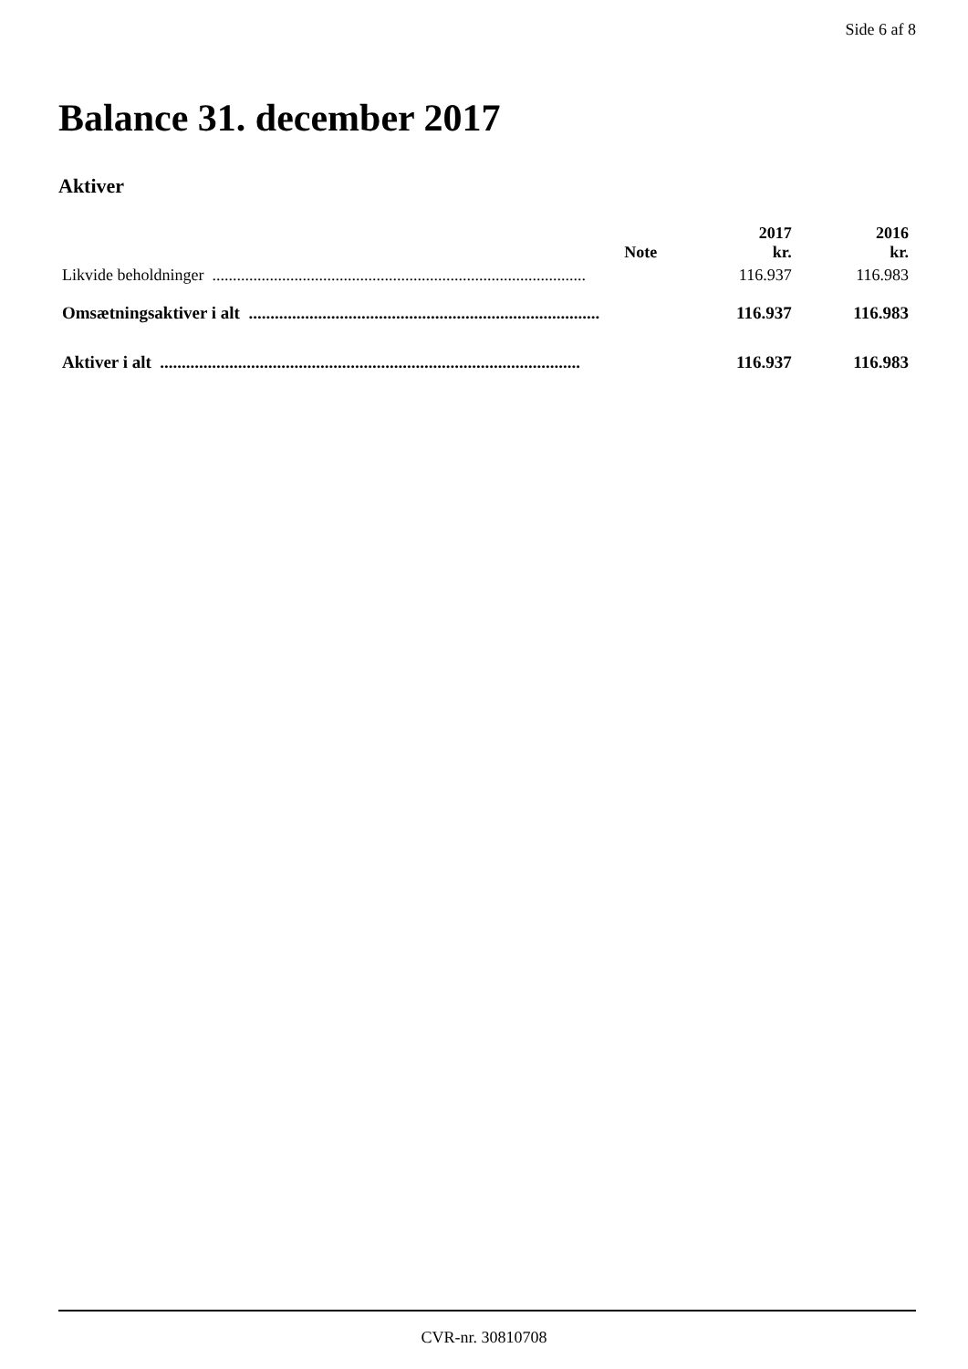Side 6 af 8
Balance 31. december 2017
Aktiver
| | Note | 2017 kr. | 2016 kr. |
| --- | --- | --- | --- |
| Likvide beholdninger ........................................................................................... | | 116.937 | 116.983 |
| Omsætningsaktiver i alt ................................................................................. | | 116.937 | 116.983 |
| Aktiver i alt ................................................................................................. | | 116.937 | 116.983 |
CVR-nr. 30810708